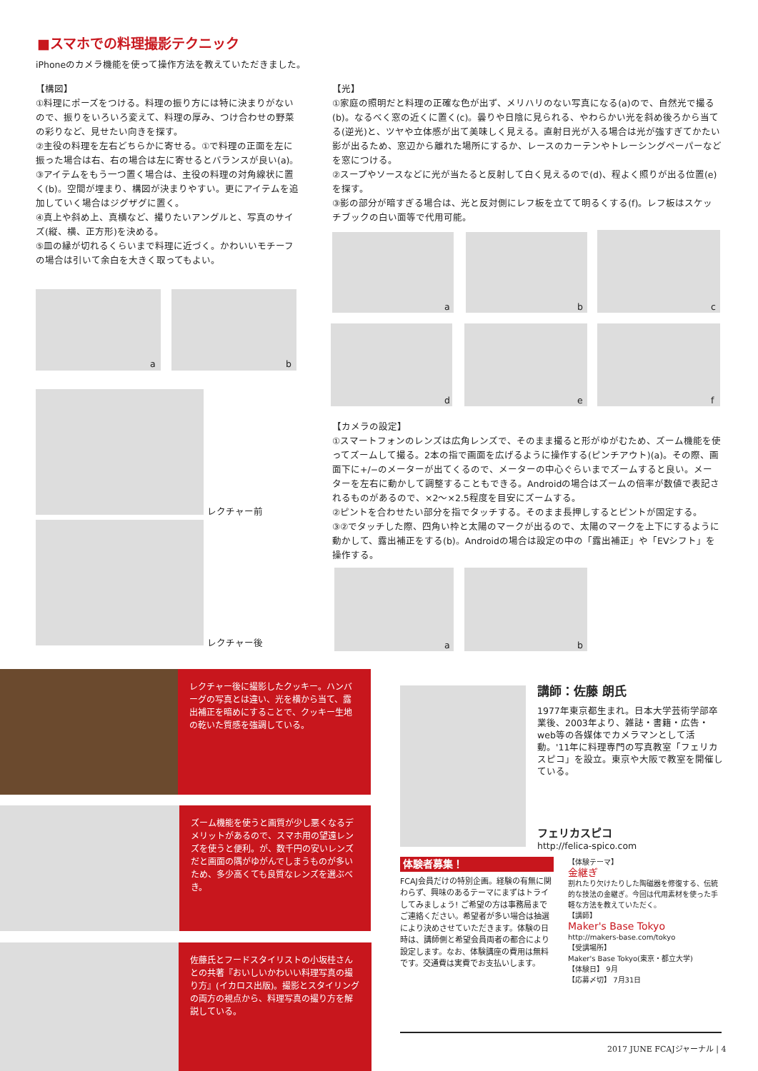■スマホでの料理撮影テクニック
iPhoneのカメラ機能を使って操作方法を教えていただきました。
【構図】
①料理にポーズをつける。料理の振り方には特に決まりがないので、振りをいろいろ変えて、料理の厚み、つけ合わせの野菜の彩りなど、見せたい向きを探す。
②主役の料理を左右どちらかに寄せる。①で料理の正面を左に振った場合は右、右の場合は左に寄せるとバランスが良い(a)。
③アイテムをもう一つ置く場合は、主役の料理の対角線状に置く(b)。空間が埋まり、構図が決まりやすい。更にアイテムを追加していく場合はジグザグに置く。
④真上や斜め上、真横など、撮りたいアングルと、写真のサイズ(縦、横、正方形)を決める。
⑤皿の縁が切れるくらいまで料理に近づく。かわいいモチーフの場合は引いて余白を大きく取ってもよい。
a b
レクチャー前
レクチャー後
【光】
①家庭の照明だと料理の正確な色が出ず、メリハリのない写真になる(a)ので、自然光で撮る(b)。なるべく窓の近くに置く(c)。曇りや日陰に見られる、やわらかい光を斜め後ろから当てる(逆光)と、ツヤや立体感が出て美味しく見える。直射日光が入る場合は光が強すぎてかたい影が出るため、窓辺から離れた場所にするか、レースのカーテンやトレーシングペーパーなどを窓につける。
②スープやソースなどに光が当たると反射して白く見えるので(d)、程よく照りが出る位置(e)を探す。
③影の部分が暗すぎる場合は、光と反対側にレフ板を立てて明るくする(f)。レフ板はスケッチブックの白い面等で代用可能。
a b c
d e f
【カメラの設定】
①スマートフォンのレンズは広角レンズで、そのまま撮ると形がゆがむため、ズーム機能を使ってズームして撮る。2本の指で画面を広げるように操作する(ピンチアウト)(a)。その際、画面下に+/−のメーターが出てくるので、メーターの中心ぐらいまでズームすると良い。メーターを左右に動かして調整することもできる。Androidの場合はズームの倍率が数値で表記されるものがあるので、×2〜×2.5程度を目安にズームする。
②ピントを合わせたい部分を指でタッチする。そのまま長押しするとピントが固定する。
③②でタッチした際、四角い枠と太陽のマークが出るので、太陽のマークを上下にするように動かして、露出補正をする(b)。Androidの場合は設定の中の「露出補正」や「EVシフト」を操作する。
a b
レクチャー後に撮影したクッキー。ハンバーグの写真とは違い、光を横から当て、露出補正を暗めにすることで、クッキー生地の乾いた質感を強調している。
ズーム機能を使うと画質が少し悪くなるデメリットがあるので、スマホ用の望遠レンズを使うと便利。が、数千円の安いレンズだと画面の隅がゆがんでしまうものが多いため、多少高くても良質なレンズを選ぶべき。
佐藤氏とフードスタイリストの小坂桂さんとの共著『おいしいかわいい料理写真の撮り方』(イカロス出版)。撮影とスタイリングの両方の視点から、料理写真の撮り方を解説している。
講師：佐藤 朗氏
1977年東京都生まれ。日本大学芸術学部卒業後、2003年より、雑誌・書籍・広告・web等の各媒体でカメラマンとして活動。'11年に料理専門の写真教室「フェリカスピコ」を設立。東京や大阪で教室を開催している。
フェリカスピコ
http://felica-spico.com
体験者募集！
FCAJ会員だけの特別企画。経験の有無に関わらず、興味のあるテーマにまずはトライしてみましょう! ご希望の方は事務局までご連絡ください。希望者が多い場合は抽選により決めさせていただきます。体験の日時は、講師側と希望会員両者の都合により設定します。なお、体験講座の費用は無料です。交通費は実費でお支払いします。
【体験テーマ】
金継ぎ
割れたり欠けたりした陶磁器を修復する、伝統的な技法の金継ぎ。今回は代用素材を使った手軽な方法を教えていただく。
【講師】
Maker's Base Tokyo
http://makers-base.com/tokyo
【受講場所】
Maker's Base Tokyo(東京・都立大学)
【体験日】 9月
【応募〆切】 7月31日
2017 JUNE FCAJジャーナル | 4